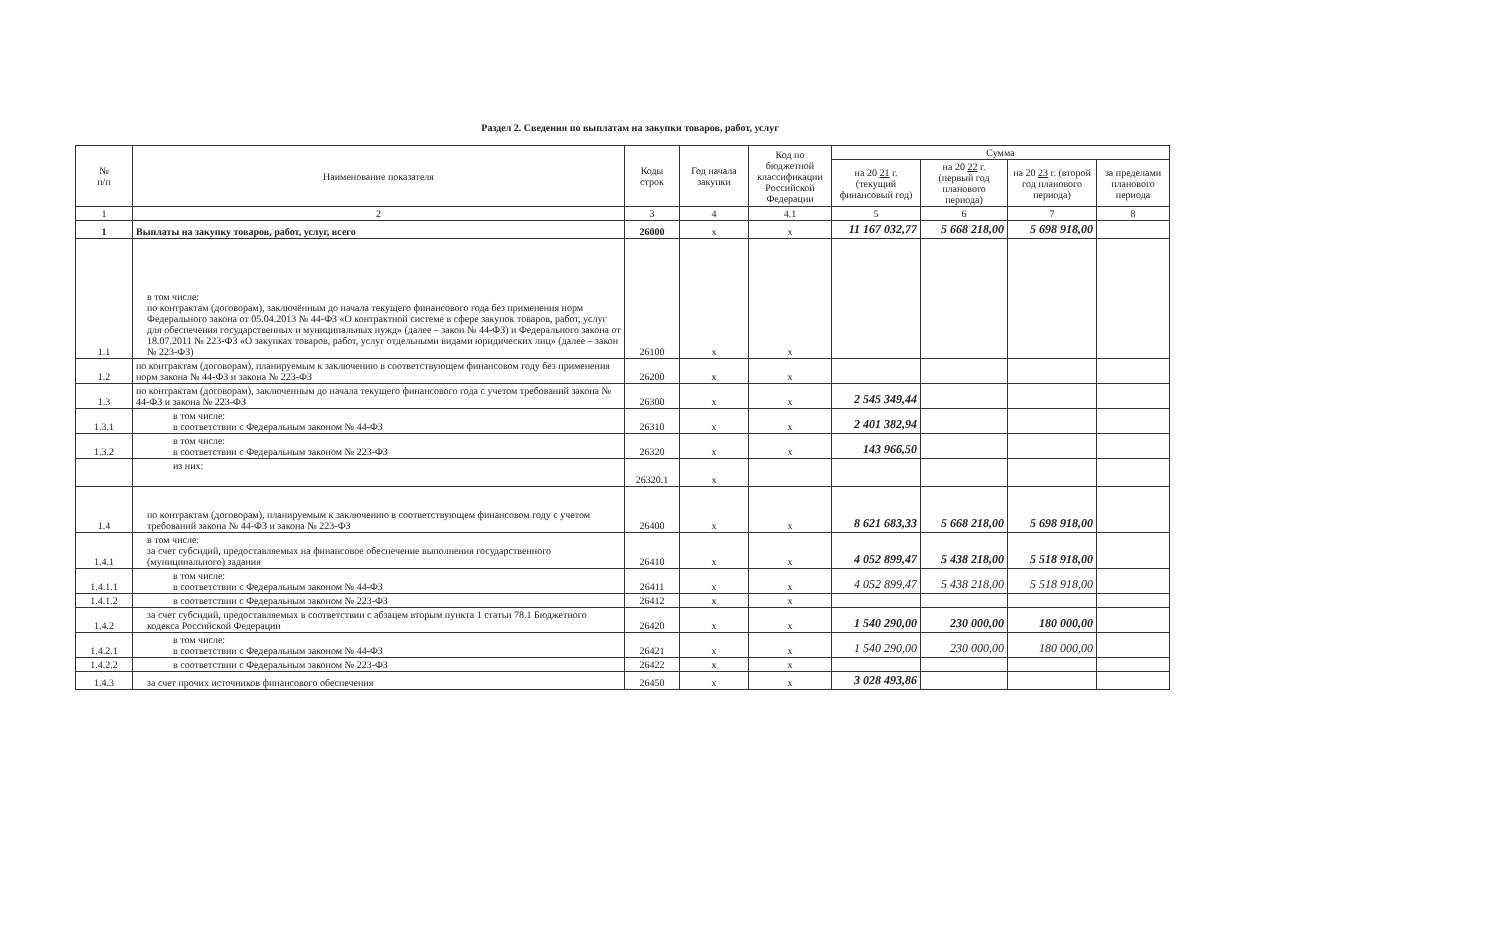Раздел 2. Сведения по выплатам на закупки товаров, работ, услуг
| № п/п | Наименование показателя | Коды строк | Год начала закупки | Код по бюджетной классификации Российской Федерации | Сумма | | | |
| --- | --- | --- | --- | --- | --- | --- | --- | --- |
| | | | | | на 20 21 г. (текущий финансовый год) | на 20 22 г. (первый год планового периода) | на 20 23 г. (второй год планового периода) | за пределами планового периода |
| 1 | 2 | 3 | 4 | 4.1 | 5 | 6 | 7 | 8 |
| 1 | Выплаты на закупку товаров, работ, услуг, всего | 26000 | х | х | 11 167 032,77 | 5 668 218,00 | 5 698 918,00 | |
| 1.1 | в том числе: по контрактам (договорам), заключённым до начала текущего финансового года без применения норм Федерального закона от 05.04.2013 № 44-ФЗ «О контрактной системе в сфере закупок товаров, работ, услуг для обеспечения государственных и муниципальных нужд» (далее – закон № 44-ФЗ) и Федерального закона от 18.07.2011 № 223-ФЗ «О закупках товаров, работ, услуг отдельными видами юридических лиц» (далее – закон № 223-ФЗ) | 26100 | х | х | | | | |
| 1.2 | по контрактам (договорам), планируемым к заключению в соответствующем финансовом году без применения норм закона № 44-ФЗ и закона № 223-ФЗ | 26200 | х | х | | | | |
| 1.3 | по контрактам (договорам), заключенным до начала текущего финансового года с учетом требований закона № 44-ФЗ и закона № 223-ФЗ | 26300 | х | х | 2 545 349,44 | | | |
| 1.3.1 | в том числе: в соответствии с Федеральным законом № 44-ФЗ | 26310 | х | х | 2 401 382,94 | | | |
| 1.3.2 | в том числе: в соответствии с Федеральным законом № 223-ФЗ | 26320 | х | х | 143 966,50 | | | |
| | из них: | 26320.1 | х | | | | | |
| 1.4 | по контрактам (договорам), планируемым к заключению в соответствующем финансовом году с учетом требований закона № 44-ФЗ и закона № 223-ФЗ | 26400 | х | х | 8 621 683,33 | 5 668 218,00 | 5 698 918,00 | |
| 1.4.1 | в том числе: за счет субсидий, предоставляемых на финансовое обеспечение выполнения государственного (муниципального) задания | 26410 | х | х | 4 052 899,47 | 5 438 218,00 | 5 518 918,00 | |
| 1.4.1.1 | в том числе: в соответствии с Федеральным законом № 44-ФЗ | 26411 | х | х | 4 052 899,47 | 5 438 218,00 | 5 518 918,00 | |
| 1.4.1.2 | в соответствии с Федеральным законом № 223-ФЗ | 26412 | х | х | | | | |
| 1.4.2 | за счет субсидий, предоставляемых в соответствии с абзацем вторым пункта 1 статьи 78.1 Бюджетного кодекса Российской Федерации | 26420 | х | х | 1 540 290,00 | 230 000,00 | 180 000,00 | |
| 1.4.2.1 | в том числе: в соответствии с Федеральным законом № 44-ФЗ | 26421 | х | х | 1 540 290,00 | 230 000,00 | 180 000,00 | |
| 1.4.2.2 | в соответствии с Федеральным законом № 223-ФЗ | 26422 | х | х | | | | |
| 1.4.3 | за счет прочих источников финансового обеспечения | 26450 | х | х | 3 028 493,86 | | | |